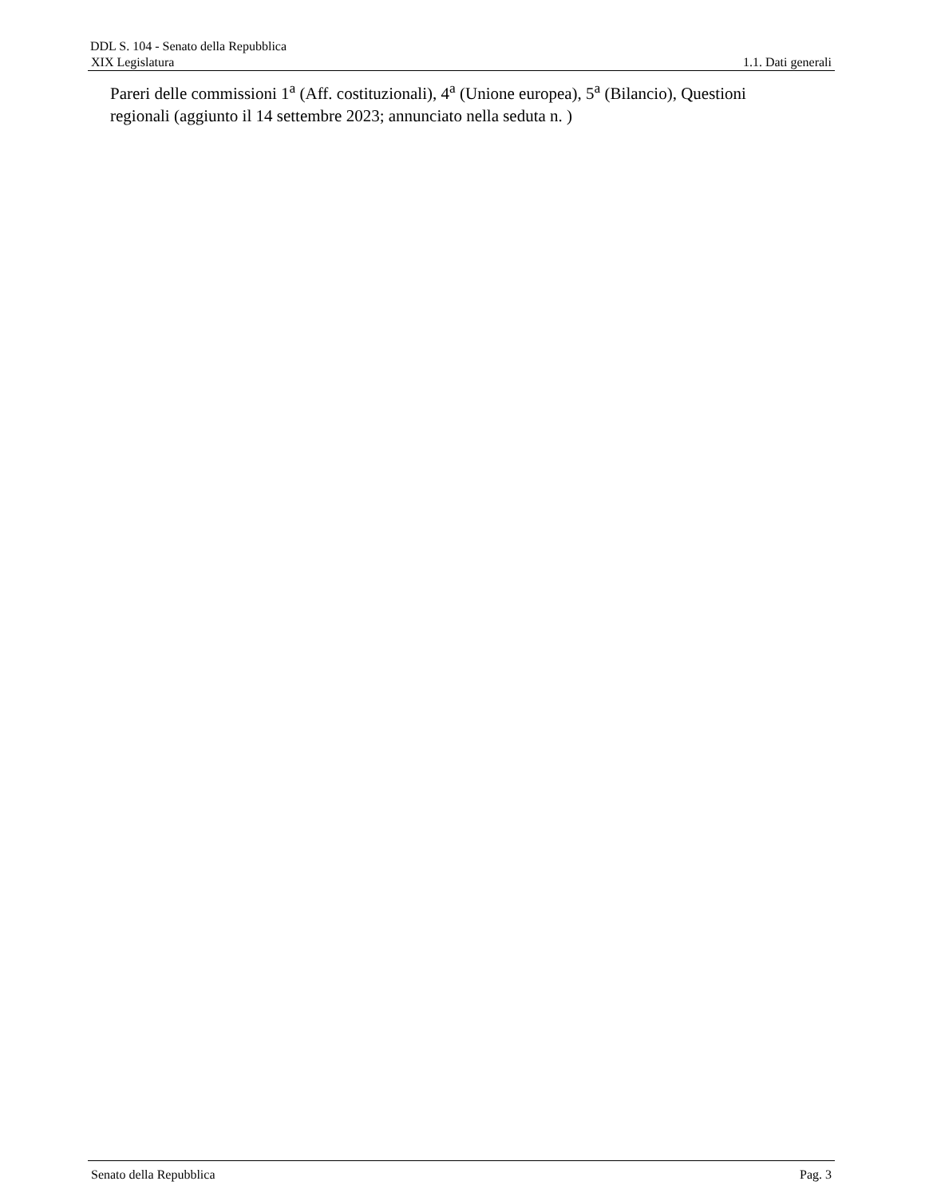DDL S. 104 - Senato della Repubblica
XIX Legislatura 1.1. Dati generali
Pareri delle commissioni 1<sup>a</sup> (Aff. costituzionali), 4<sup>a</sup> (Unione europea), 5<sup>a</sup> (Bilancio), Questioni regionali (aggiunto il 14 settembre 2023; annunciato nella seduta n. )
Senato della Repubblica Pag. 3